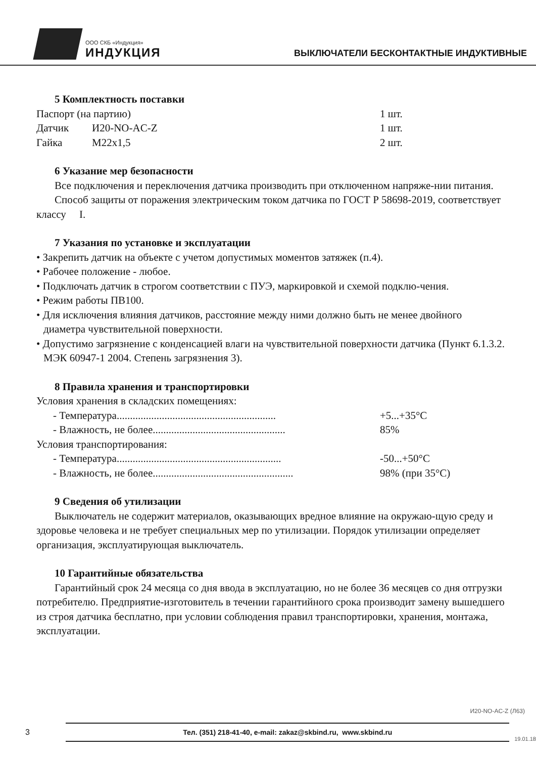ООО СКБ «Индукция»
ИНДУКЦИЯ
ВЫКЛЮЧАТЕЛИ БЕСКОНТАКТНЫЕ ИНДУКТИВНЫЕ
5 Комплектность поставки
Паспорт (на партию) 1 шт.
Датчик И20-NO-AC-Z 1 шт.
Гайка M22x1,5 2 шт.
6 Указание мер безопасности
Все подключения и переключения датчика производить при отключенном напряже-нии питания.
Способ защиты от поражения электрическим током датчика по ГОСТ Р 58698-2019, соответствует классу I.
7 Указания по установке и эксплуатации
• Закрепить датчик на объекте с учетом допустимых моментов затяжек (п.4).
• Рабочее положение - любое.
• Подключать датчик в строгом соответствии с ПУЭ, маркировкой и схемой подклю-чения.
• Режим работы ПВ100.
• Для исключения влияния датчиков, расстояние между ними должно быть не менее двойного диаметра чувствительной поверхности.
• Допустимо загрязнение с конденсацией влаги на чувствительной поверхности датчика (Пункт 6.1.3.2. МЭК 60947-1 2004. Степень загрязнения 3).
8 Правила хранения и транспортировки
Условия хранения в складских помещениях:
- Температура............................................................ +5...+35°С
- Влажность, не более.................................................. 85%
Условия транспортирования:
- Температура.............................................................. -50...+50°С
- Влажность, не более..................................................... 98% (при 35°С)
9 Сведения об утилизации
Выключатель не содержит материалов, оказывающих вредное влияние на окружаю-щую среду и здоровье человека и не требует специальных мер по утилизации. Порядок утилизации определяет организация, эксплуатирующая выключатель.
10 Гарантийные обязательства
Гарантийный срок 24 месяца со дня ввода в эксплуатацию, но не более 36 месяцев со дня отгрузки потребителю. Предприятие-изготовитель в течении гарантийного срока производит замену вышедшего из строя датчика бесплатно, при условии соблюдения правил транспортировки, хранения, монтажа, эксплуатации.
И20-NO-AC-Z (Л63)
3
Тел. (351) 218-41-40, e-mail: zakaz@skbind.ru, www.skbind.ru
19.01.18